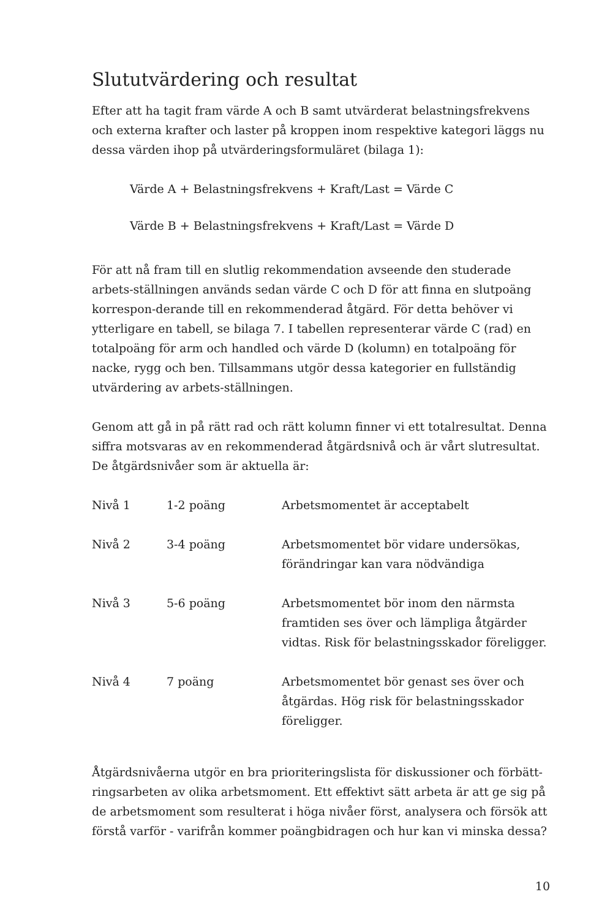Slututvärdering och resultat
Efter att ha tagit fram värde A och B samt utvärderat belastningsfrekvens och externa krafter och laster på kroppen inom respektive kategori läggs nu dessa värden ihop på utvärderingsformuläret (bilaga 1):
Värde A + Belastningsfrekvens + Kraft/Last = Värde C
Värde B + Belastningsfrekvens + Kraft/Last = Värde D
För att nå fram till en slutlig rekommendation avseende den studerade arbets-ställningen används sedan värde C och D för att finna en slutpoäng korrespon-derande till en rekommenderad åtgärd. För detta behöver vi ytterligare en tabell, se bilaga 7. I tabellen representerar värde C (rad) en totalpoäng för arm och handled och värde D (kolumn) en totalpoäng för nacke, rygg och ben. Tillsammans utgör dessa kategorier en fullständig utvärdering av arbets-ställningen.
Genom att gå in på rätt rad och rätt kolumn finner vi ett totalresultat. Denna siffra motsvaras av en rekommenderad åtgärdsnivå och är vårt slutresultat. De åtgärdsnivåer som är aktuella är:
| Nivå 1 | 1-2 poäng | Arbetsmomentet är acceptabelt |
| Nivå 2 | 3-4 poäng | Arbetsmomentet bör vidare undersökas, förändringar kan vara nödvändiga |
| Nivå 3 | 5-6 poäng | Arbetsmomentet bör inom den närmsta framtiden ses över och lämpliga åtgärder vidtas. Risk för belastningsskador föreligger. |
| Nivå 4 | 7 poäng | Arbetsmomentet bör genast ses över och åtgärdas. Hög risk för belastningsskador föreligger. |
Åtgärdsnivåerna utgör en bra prioriteringslista för diskussioner och förbätt-ringsarbeten av olika arbetsmoment. Ett effektivt sätt arbeta är att ge sig på de arbetsmoment som resulterat i höga nivåer först, analysera och försök att förstå varför - varifrån kommer poängbidragen och hur kan vi minska dessa?
10